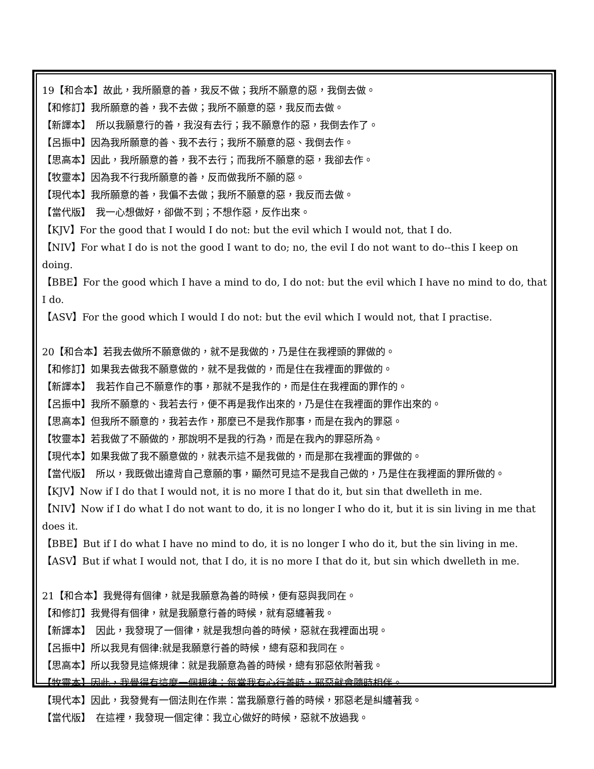19【和合本】故此，我所願意的善，我反不做；我所不願意的惡，我倒去做。
【和修訂】我所願意的善，我不去做；我所不願意的惡，我反而去做。
【新譯本】　所以我願意行的善，我沒有去行；我不願意作的惡，我倒去作了。
【呂振中】因為我所願意的善、我不去行；我所不願意的惡、我倒去作。
【思高本】因此，我所願意的善，我不去行；而我所不願意的惡，我卻去作。
【牧靈本】因為我不行我所願意的善，反而做我所不願的惡。
【現代本】我所願意的善，我偏不去做；我所不願意的惡，我反而去做。
【當代版】　我一心想做好，卻做不到；不想作惡，反作出來。
【KJV】For the good that I would I do not: but the evil which I would not, that I do.
【NIV】For what I do is not the good I want to do; no, the evil I do not want to do--this I keep on doing.
【BBE】For the good which I have a mind to do, I do not: but the evil which I have no mind to do, that I do.
【ASV】For the good which I would I do not: but the evil which I would not, that I practise.
20【和合本】若我去做所不願意做的，就不是我做的，乃是住在我裡頭的罪做的。
【和修訂】如果我去做我不願意做的，就不是我做的，而是住在我裡面的罪做的。
【新譯本】　我若作自己不願意作的事，那就不是我作的，而是住在我裡面的罪作的。
【呂振中】我所不願意的、我若去行，便不再是我作出來的，乃是住在我裡面的罪作出來的。
【思高本】但我所不願意的，我若去作，那麼已不是我作那事，而是在我內的罪惡。
【牧靈本】若我做了不願做的，那說明不是我的行為，而是在我內的罪惡所為。
【現代本】如果我做了我不願意做的，就表示這不是我做的，而是那在我裡面的罪做的。
【當代版】　所以，我既做出違背自己意願的事，顯然可見這不是我自己做的，乃是住在我裡面的罪所做的。
【KJV】Now if I do that I would not, it is no more I that do it, but sin that dwelleth in me.
【NIV】Now if I do what I do not want to do, it is no longer I who do it, but it is sin living in me that does it.
【BBE】But if I do what I have no mind to do, it is no longer I who do it, but the sin living in me.
【ASV】But if what I would not, that I do, it is no more I that do it, but sin which dwelleth in me.
21【和合本】我覺得有個律，就是我願意為善的時候，便有惡與我同在。
【和修訂】我覺得有個律，就是我願意行善的時候，就有惡纏著我。
【新譯本】　因此，我發現了一個律，就是我想向善的時候，惡就在我裡面出現。
【呂振中】所以我見有個律:就是我願意行善的時候，總有惡和我同在。
【思高本】所以我發見這條規律：就是我願意為善的時候，總有邪惡依附著我。
【牧靈本】因此，我覺得有這麼一個規律：每當我有心行善時，邪惡就會隨時相伴。
【現代本】因此，我發覺有一個法則在作祟：當我願意行善的時候，邪惡老是糾纏著我。
【當代版】　在這裡，我發現一個定律：我立心做好的時候，惡就不放過我。